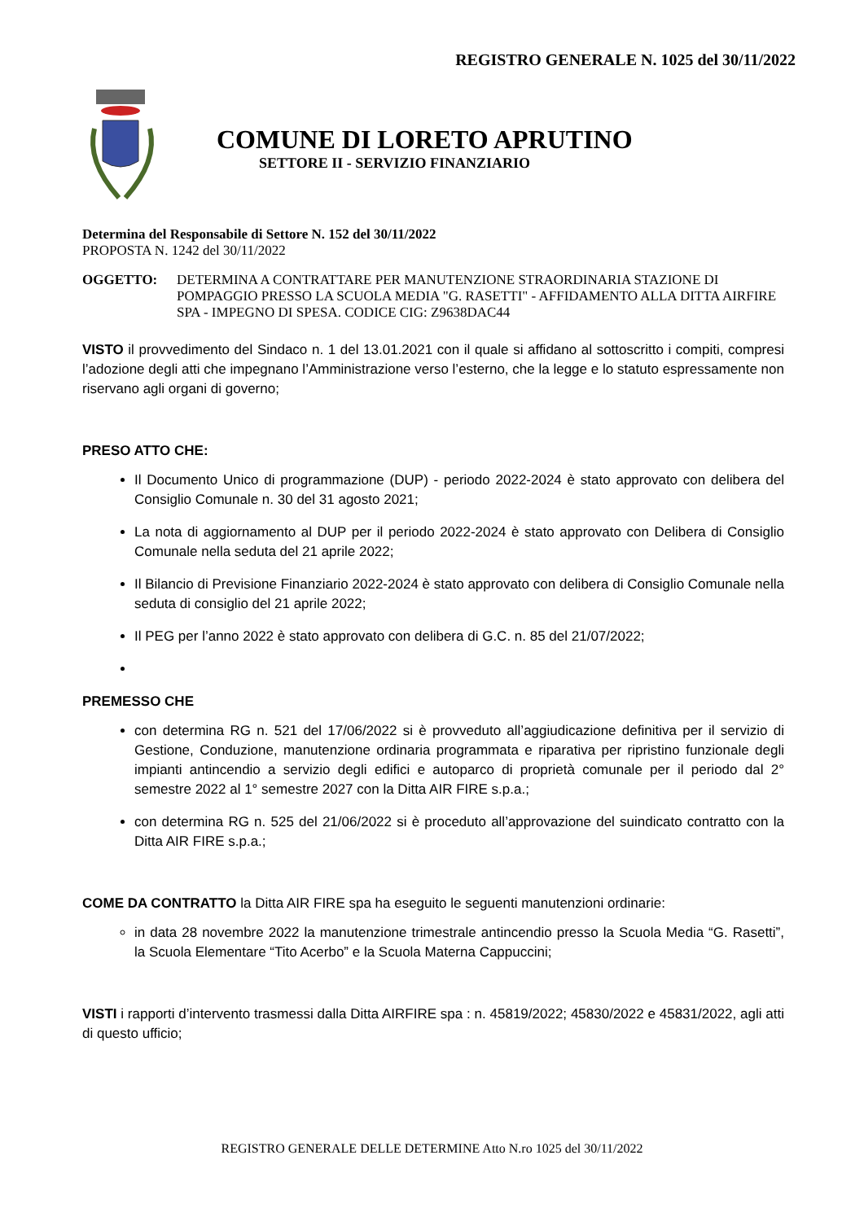REGISTRO GENERALE N. 1025 del 30/11/2022
COMUNE DI LORETO APRUTINO
SETTORE II - SERVIZIO FINANZIARIO
Determina del Responsabile di Settore N. 152 del 30/11/2022
PROPOSTA N. 1242 del 30/11/2022
OGGETTO: DETERMINA A CONTRATTARE PER MANUTENZIONE STRAORDINARIA STAZIONE DI POMPAGGIO PRESSO LA SCUOLA MEDIA "G. RASETTI" - AFFIDAMENTO ALLA DITTA AIRFIRE SPA - IMPEGNO DI SPESA. CODICE CIG: Z9638DAC44
VISTO il provvedimento del Sindaco n. 1 del 13.01.2021 con il quale si affidano al sottoscritto i compiti, compresi l’adozione degli atti che impegnano l’Amministrazione verso l’esterno, che la legge e lo statuto espressamente non riservano agli organi di governo;
PRESO ATTO CHE:
Il Documento Unico di programmazione (DUP) - periodo 2022-2024 è stato approvato con delibera del Consiglio Comunale n. 30 del 31 agosto 2021;
La nota di aggiornamento al DUP per il periodo 2022-2024 è stato approvato con Delibera di Consiglio Comunale nella seduta del 21 aprile 2022;
Il Bilancio di Previsione Finanziario 2022-2024 è stato approvato con delibera di Consiglio Comunale nella seduta di consiglio del 21 aprile 2022;
Il PEG per l’anno 2022 è stato approvato con delibera di G.C. n. 85 del 21/07/2022;
PREMESSO CHE
con determina RG n. 521 del 17/06/2022 si è provveduto all’aggiudicazione definitiva per il servizio di Gestione, Conduzione, manutenzione ordinaria programmata e riparativa per ripristino funzionale degli impianti antincendio a servizio degli edifici e autoparco di proprietà comunale per il periodo dal 2° semestre 2022 al 1° semestre 2027 con la Ditta AIR FIRE s.p.a.;
con determina RG n. 525 del 21/06/2022 si è proceduto all’approvazione del suindicato contratto con la Ditta AIR FIRE s.p.a.;
COME DA CONTRATTO la Ditta AIR FIRE spa ha eseguito le seguenti manutenzioni ordinarie:
in data 28 novembre 2022 la manutenzione trimestrale antincendio presso la Scuola Media “G. Rasetti”, la Scuola Elementare “Tito Acerbo” e la Scuola Materna Cappuccini;
VISTI i rapporti d’intervento trasmessi dalla Ditta AIRFIRE spa : n. 45819/2022; 45830/2022 e 45831/2022, agli atti di questo ufficio;
REGISTRO GENERALE DELLE DETERMINE Atto N.ro 1025 del 30/11/2022